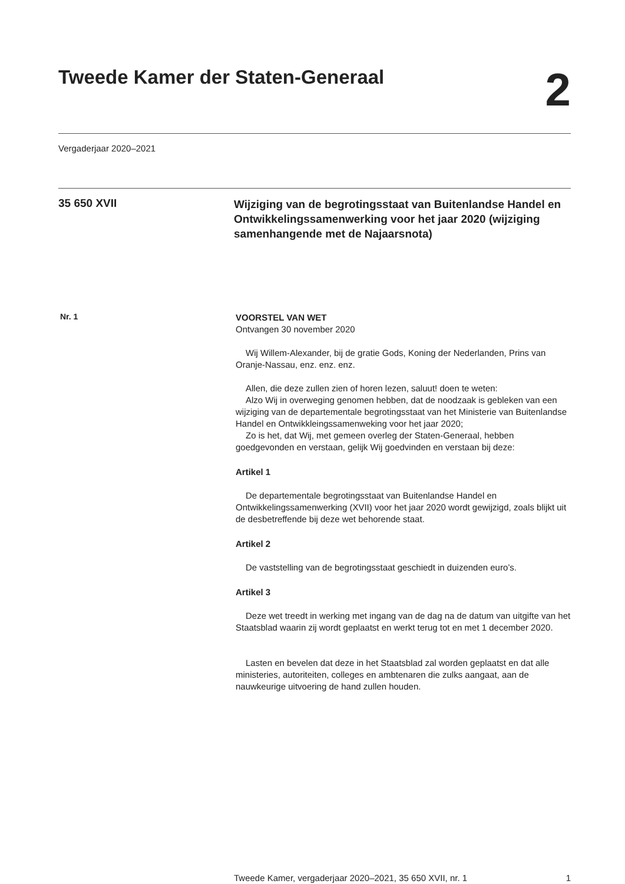Tweede Kamer der Staten-Generaal
2
Vergaderjaar 2020–2021
35 650 XVII
Wijziging van de begrotingsstaat van Buitenlandse Handel en Ontwikkelingssamenwerking voor het jaar 2020 (wijziging samenhangende met de Najaarsnota)
Nr. 1
VOORSTEL VAN WET
Ontvangen 30 november 2020
Wij Willem-Alexander, bij de gratie Gods, Koning der Nederlanden, Prins van Oranje-Nassau, enz. enz. enz.
Allen, die deze zullen zien of horen lezen, saluut! doen te weten:
Alzo Wij in overweging genomen hebben, dat de noodzaak is gebleken van een wijziging van de departementale begrotingsstaat van het Ministerie van Buitenlandse Handel en Ontwikkleingssamenweking voor het jaar 2020;
Zo is het, dat Wij, met gemeen overleg der Staten-Generaal, hebben goedgevonden en verstaan, gelijk Wij goedvinden en verstaan bij deze:
Artikel 1
De departementale begrotingsstaat van Buitenlandse Handel en Ontwikkelingssamenwerking (XVII) voor het jaar 2020 wordt gewijzigd, zoals blijkt uit de desbetreffende bij deze wet behorende staat.
Artikel 2
De vaststelling van de begrotingsstaat geschiedt in duizenden euro’s.
Artikel 3
Deze wet treedt in werking met ingang van de dag na de datum van uitgifte van het Staatsblad waarin zij wordt geplaatst en werkt terug tot en met 1 december 2020.
Lasten en bevelen dat deze in het Staatsblad zal worden geplaatst en dat alle ministeries, autoriteiten, colleges en ambtenaren die zulks aangaat, aan de nauwkeurige uitvoering de hand zullen houden.
Tweede Kamer, vergaderjaar 2020–2021, 35 650 XVII, nr. 1 1